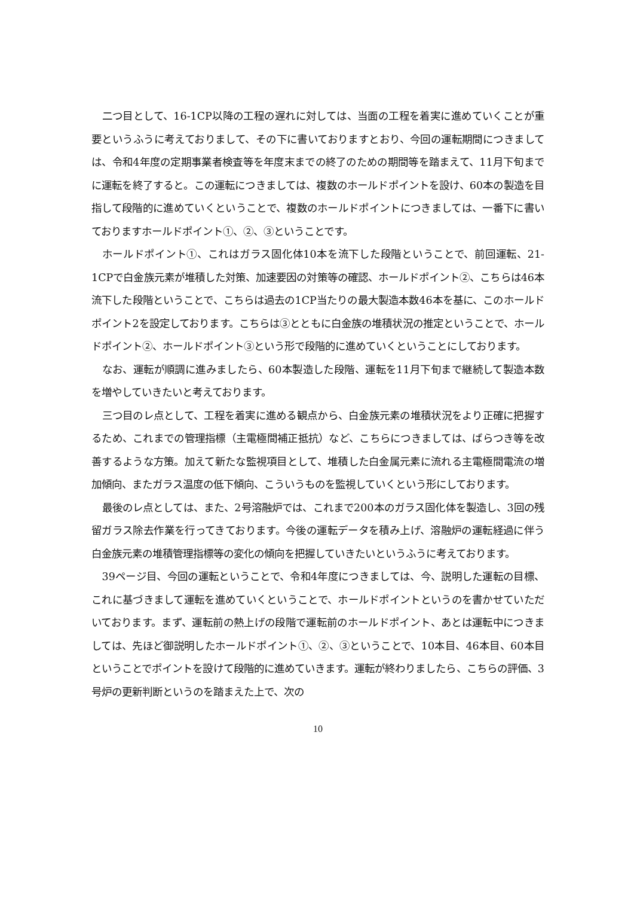二つ目として、16-1CP以降の工程の遅れに対しては、当面の工程を着実に進めていくことが重要というふうに考えておりまして、その下に書いておりますとおり、今回の運転期間につきましては、令和4年度の定期事業者検査等を年度末までの終了のための期間等を踏まえて、11月下旬までに運転を終了すると。この運転につきましては、複数のホールドポイントを設け、60本の製造を目指して段階的に進めていくということで、複数のホールドポイントにつきましては、一番下に書いておりますホールドポイント①、②、③ということです。
ホールドポイント①、これはガラス固化体10本を流下した段階ということで、前回運転、21-1CPで白金族元素が堆積した対策、加速要因の対策等の確認、ホールドポイント②、こちらは46本流下した段階ということで、こちらは過去の1CP当たりの最大製造本数46本を基に、このホールドポイント2を設定しております。こちらは③とともに白金族の堆積状況の推定ということで、ホールドポイント②、ホールドポイント③という形で段階的に進めていくということにしております。
なお、運転が順調に進みましたら、60本製造した段階、運転を11月下旬まで継続して製造本数を増やしていきたいと考えております。
三つ目のレ点として、工程を着実に進める観点から、白金族元素の堆積状況をより正確に把握するため、これまでの管理指標（主電極間補正抵抗）など、こちらにつきましては、ばらつき等を改善するような方策。加えて新たな監視項目として、堆積した白金属元素に流れる主電極間電流の増加傾向、またガラス温度の低下傾向、こういうものを監視していくという形にしております。
最後のレ点としては、また、2号溶融炉では、これまで200本のガラス固化体を製造し、3回の残留ガラス除去作業を行ってきております。今後の運転データを積み上げ、溶融炉の運転経過に伴う白金族元素の堆積管理指標等の変化の傾向を把握していきたいというふうに考えております。
39ページ目、今回の運転ということで、令和4年度につきましては、今、説明した運転の目標、これに基づきまして運転を進めていくということで、ホールドポイントというのを書かせていただいております。まず、運転前の熱上げの段階で運転前のホールドポイント、あとは運転中につきましては、先ほど御説明したホールドポイント①、②、③ということで、10本目、46本目、60本目ということでポイントを設けて段階的に進めていきます。運転が終わりましたら、こちらの評価、3号炉の更新判断というのを踏まえた上で、次の
10